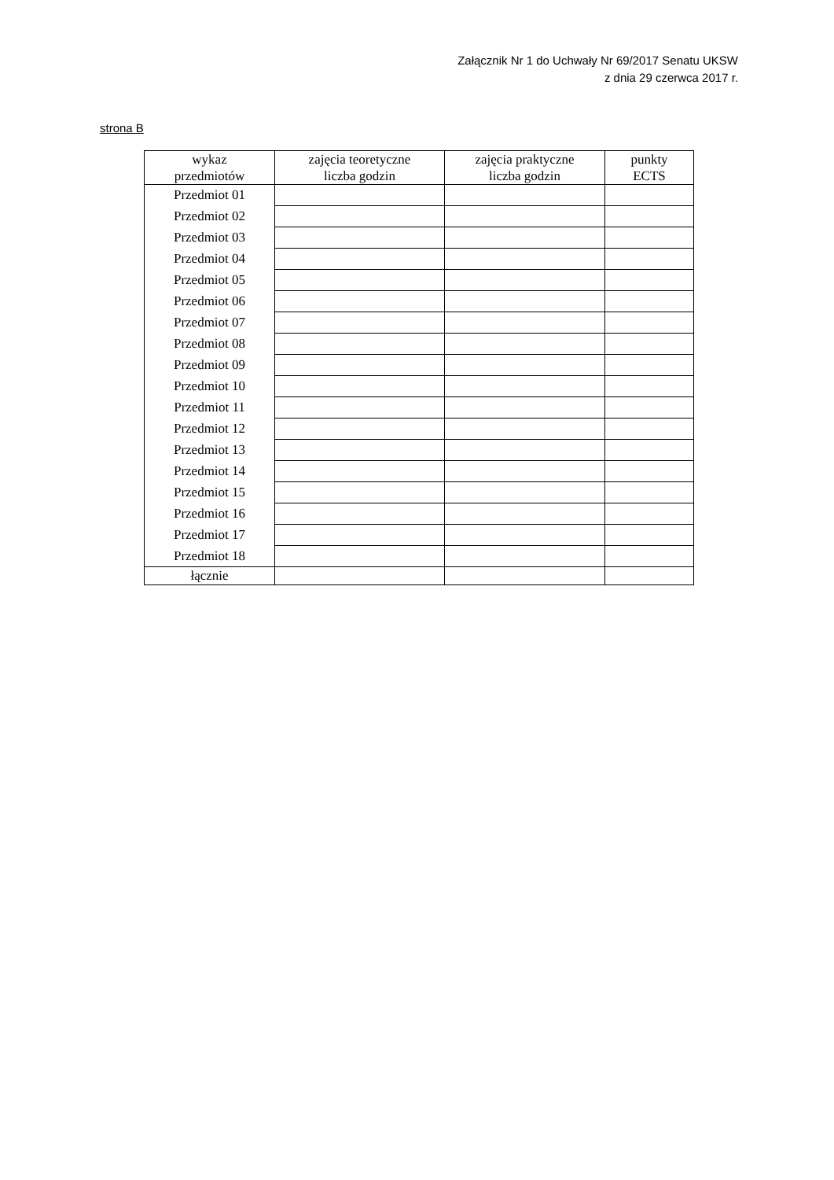Załącznik Nr 1 do Uchwały Nr 69/2017 Senatu UKSW
z dnia 29 czerwca 2017 r.
strona B
| wykaz przedmiotów | zajęcia teoretyczne liczba godzin | zajęcia praktyczne liczba godzin | punkty ECTS |
| --- | --- | --- | --- |
| Przedmiot 01 | | | |
| Przedmiot 02 | | | |
| Przedmiot 03 | | | |
| Przedmiot 04 | | | |
| Przedmiot 05 | | | |
| Przedmiot 06 | | | |
| Przedmiot 07 | | | |
| Przedmiot 08 | | | |
| Przedmiot 09 | | | |
| Przedmiot 10 | | | |
| Przedmiot 11 | | | |
| Przedmiot 12 | | | |
| Przedmiot 13 | | | |
| Przedmiot 14 | | | |
| Przedmiot 15 | | | |
| Przedmiot 16 | | | |
| Przedmiot 17 | | | |
| Przedmiot 18 | | | |
| łącznie | | | |